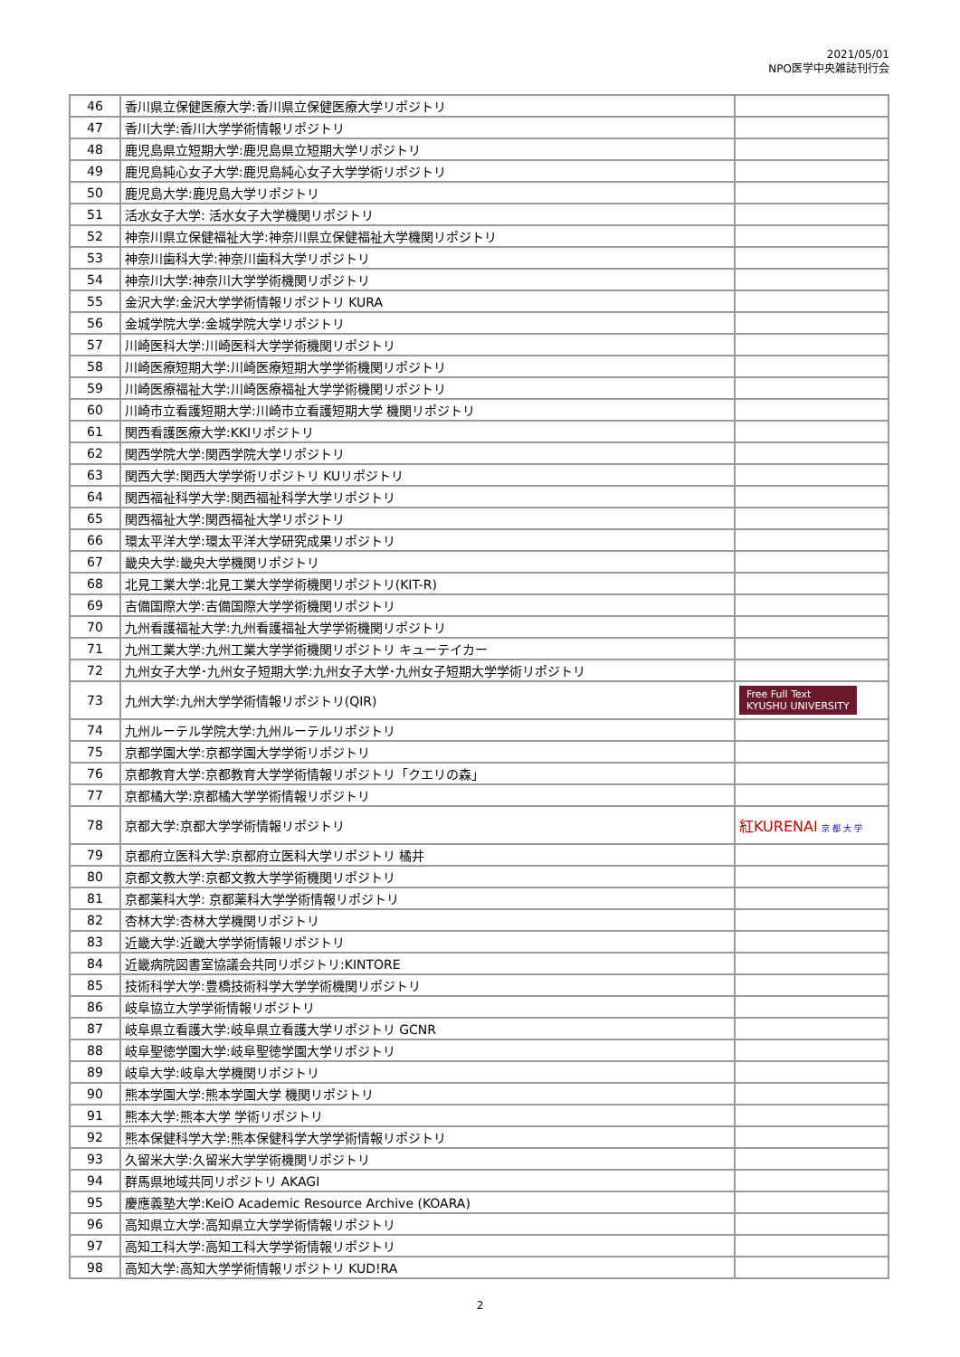2021/05/01
NPO医学中央雑誌刊行会
| 46 | 香川県立保健医療大学:香川県立保健医療大学リポジトリ | |
| 47 | 香川大学:香川大学学術情報リポジトリ | |
| 48 | 鹿児島県立短期大学:鹿児島県立短期大学リポジトリ | |
| 49 | 鹿児島純心女子大学:鹿児島純心女子大学学術リポジトリ | |
| 50 | 鹿児島大学:鹿児島大学リポジトリ | |
| 51 | 活水女子大学: 活水女子大学機関リポジトリ | |
| 52 | 神奈川県立保健福祉大学:神奈川県立保健福祉大学機関リポジトリ | |
| 53 | 神奈川歯科大学:神奈川歯科大学リポジトリ | |
| 54 | 神奈川大学:神奈川大学学術機関リポジトリ | |
| 55 | 金沢大学:金沢大学学術情報リポジトリ KURA | |
| 56 | 金城学院大学:金城学院大学リポジトリ | |
| 57 | 川崎医科大学:川崎医科大学学術機関リポジトリ | |
| 58 | 川崎医療短期大学:川崎医療短期大学学術機関リポジトリ | |
| 59 | 川崎医療福祉大学:川崎医療福祉大学学術機関リポジトリ | |
| 60 | 川崎市立看護短期大学:川崎市立看護短期大学 機関リポジトリ | |
| 61 | 関西看護医療大学:KKIリポジトリ | |
| 62 | 関西学院大学:関西学院大学リポジトリ | |
| 63 | 関西大学:関西大学学術リポジトリ KUリポジトリ | |
| 64 | 関西福祉科学大学:関西福祉科学大学リポジトリ | |
| 65 | 関西福祉大学:関西福祉大学リポジトリ | |
| 66 | 環太平洋大学:環太平洋大学研究成果リポジトリ | |
| 67 | 畿央大学:畿央大学機関リポジトリ | |
| 68 | 北見工業大学:北見工業大学学術機関リポジトリ(KIT-R) | |
| 69 | 吉備国際大学:吉備国際大学学術機関リポジトリ | |
| 70 | 九州看護福祉大学:九州看護福祉大学学術機関リポジトリ | |
| 71 | 九州工業大学:九州工業大学学術機関リポジトリ キューテイカー | |
| 72 | 九州女子大学･九州女子短期大学:九州女子大学･九州女子短期大学学術リポジトリ | |
| 73 | 九州大学:九州大学学術情報リポジトリ(QIR) | Free Full Text KYUSHU UNIVERSITY |
| 74 | 九州ルーテル学院大学:九州ルーテルリポジトリ | |
| 75 | 京都学園大学:京都学園大学学術リポジトリ | |
| 76 | 京都教育大学:京都教育大学学術情報リポジトリ「クエリの森」 | |
| 77 | 京都橘大学:京都橘大学学術情報リポジトリ | |
| 78 | 京都大学:京都大学学術情報リポジトリ | 紅KURENAI 京 都 大 学 |
| 79 | 京都府立医科大学:京都府立医科大学リポジトリ 橘井 | |
| 80 | 京都文教大学:京都文教大学学術機関リポジトリ | |
| 81 | 京都薬科大学: 京都薬科大学学術情報リポジトリ | |
| 82 | 杏林大学:杏林大学機関リポジトリ | |
| 83 | 近畿大学:近畿大学学術情報リポジトリ | |
| 84 | 近畿病院図書室協議会共同リポジトリ:KINTORE | |
| 85 | 技術科学大学:豊橋技術科学大学学術機関リポジトリ | |
| 86 | 岐阜協立大学学術情報リポジトリ | |
| 87 | 岐阜県立看護大学:岐阜県立看護大学リポジトリ GCNR | |
| 88 | 岐阜聖徳学園大学:岐阜聖徳学園大学リポジトリ | |
| 89 | 岐阜大学:岐阜大学機関リポジトリ | |
| 90 | 熊本学園大学:熊本学園大学 機関リポジトリ | |
| 91 | 熊本大学:熊本大学 学術リポジトリ | |
| 92 | 熊本保健科学大学:熊本保健科学大学学術情報リポジトリ | |
| 93 | 久留米大学:久留米大学学術機関リポジトリ | |
| 94 | 群馬県地域共同リポジトリ AKAGI | |
| 95 | 慶應義塾大学:KeiO Academic Resource Archive (KOARA) | |
| 96 | 高知県立大学:高知県立大学学術情報リポジトリ | |
| 97 | 高知工科大学:高知工科大学学術情報リポジトリ | |
| 98 | 高知大学:高知大学学術情報リポジトリ KUD!RA | |
2